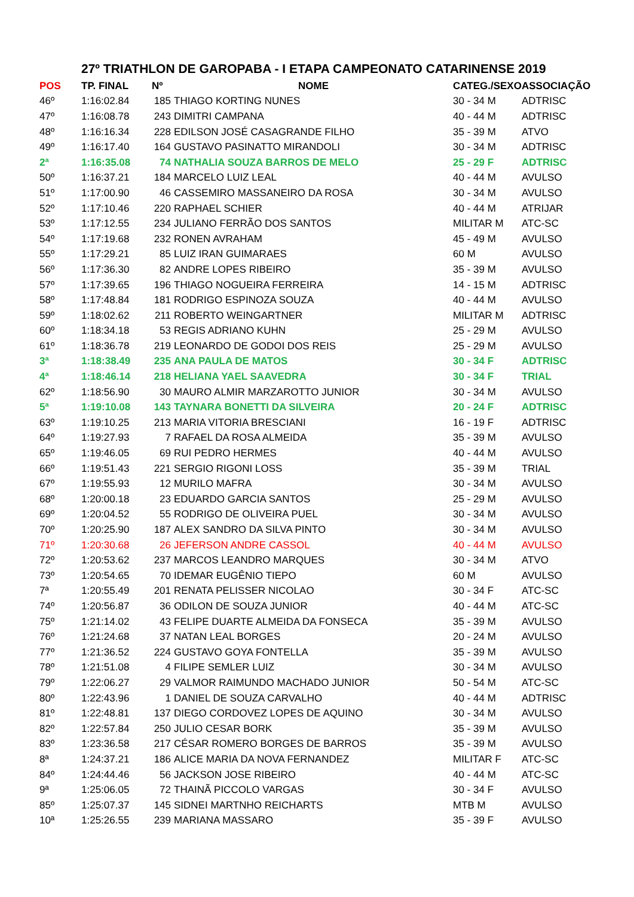27º TRIATHLON DE GAROPABA - I ETAPA CAMPEONATO CATARINENSE 2019
| POS | TP. FINAL | Nº | NOME | CATEG./SEXO | ASSOCIAÇÃO |
| --- | --- | --- | --- | --- | --- |
| 46º | 1:16:02.84 | 185 | THIAGO KORTING NUNES | 30 - 34 M | ADTRISC |
| 47º | 1:16:08.78 | 243 | DIMITRI CAMPANA | 40 - 44 M | ADTRISC |
| 48º | 1:16:16.34 | 228 | EDILSON JOSÉ CASAGRANDE FILHO | 35 - 39 M | ATVO |
| 49º | 1:16:17.40 | 164 | GUSTAVO PASINATTO MIRANDOLI | 30 - 34 M | ADTRISC |
| 2ª | 1:16:35.08 | 74 | NATHALIA SOUZA BARROS DE MELO | 25 - 29 F | ADTRISC |
| 50º | 1:16:37.21 | 184 | MARCELO LUIZ LEAL | 40 - 44 M | AVULSO |
| 51º | 1:17:00.90 | 46 | CASSEMIRO MASSANEIRO DA ROSA | 30 - 34 M | AVULSO |
| 52º | 1:17:10.46 | 220 | RAPHAEL SCHIER | 40 - 44 M | ATRIJAR |
| 53º | 1:17:12.55 | 234 | JULIANO FERRÃO DOS SANTOS | MILITAR M | ATC-SC |
| 54º | 1:17:19.68 | 232 | RONEN AVRAHAM | 45 - 49 M | AVULSO |
| 55º | 1:17:29.21 | 85 | LUIZ IRAN GUIMARAES | 60 M | AVULSO |
| 56º | 1:17:36.30 | 82 | ANDRE LOPES RIBEIRO | 35 - 39 M | AVULSO |
| 57º | 1:17:39.65 | 196 | THIAGO NOGUEIRA FERREIRA | 14 - 15 M | ADTRISC |
| 58º | 1:17:48.84 | 181 | RODRIGO ESPINOZA SOUZA | 40 - 44 M | AVULSO |
| 59º | 1:18:02.62 | 211 | ROBERTO WEINGARTNER | MILITAR M | ADTRISC |
| 60º | 1:18:34.18 | 53 | REGIS ADRIANO KUHN | 25 - 29 M | AVULSO |
| 61º | 1:18:36.78 | 219 | LEONARDO DE GODOI DOS REIS | 25 - 29 M | AVULSO |
| 3ª | 1:18:38.49 | 235 | ANA PAULA DE MATOS | 30 - 34 F | ADTRISC |
| 4ª | 1:18:46.14 | 218 | HELIANA YAEL SAAVEDRA | 30 - 34 F | TRIAL |
| 62º | 1:18:56.90 | 30 | MAURO ALMIR MARZAROTTO JUNIOR | 30 - 34 M | AVULSO |
| 5ª | 1:19:10.08 | 143 | TAYNARA BONETTI DA SILVEIRA | 20 - 24 F | ADTRISC |
| 63º | 1:19:10.25 | 213 | MARIA VITORIA BRESCIANI | 16 - 19 F | ADTRISC |
| 64º | 1:19:27.93 | 7 | RAFAEL DA ROSA ALMEIDA | 35 - 39 M | AVULSO |
| 65º | 1:19:46.05 | 69 | RUI PEDRO HERMES | 40 - 44 M | AVULSO |
| 66º | 1:19:51.43 | 221 | SERGIO RIGONI LOSS | 35 - 39 M | TRIAL |
| 67º | 1:19:55.93 | 12 | MURILO MAFRA | 30 - 34 M | AVULSO |
| 68º | 1:20:00.18 | 23 | EDUARDO GARCIA SANTOS | 25 - 29 M | AVULSO |
| 69º | 1:20:04.52 | 55 | RODRIGO DE OLIVEIRA PUEL | 30 - 34 M | AVULSO |
| 70º | 1:20:25.90 | 187 | ALEX SANDRO DA SILVA PINTO | 30 - 34 M | AVULSO |
| 71º | 1:20:30.68 | 26 | JEFERSON ANDRE CASSOL | 40 - 44 M | AVULSO |
| 72º | 1:20:53.62 | 237 | MARCOS LEANDRO MARQUES | 30 - 34 M | ATVO |
| 73º | 1:20:54.65 | 70 | IDEMAR EUGÊNIO TIEPO | 60 M | AVULSO |
| 7ª | 1:20:55.49 | 201 | RENATA PELISSER NICOLAO | 30 - 34 F | ATC-SC |
| 74º | 1:20:56.87 | 36 | ODILON DE SOUZA JUNIOR | 40 - 44 M | ATC-SC |
| 75º | 1:21:14.02 | 43 | FELIPE DUARTE ALMEIDA DA FONSECA | 35 - 39 M | AVULSO |
| 76º | 1:21:24.68 | 37 | NATAN LEAL BORGES | 20 - 24 M | AVULSO |
| 77º | 1:21:36.52 | 224 | GUSTAVO GOYA FONTELLA | 35 - 39 M | AVULSO |
| 78º | 1:21:51.08 | 4 | FILIPE SEMLER LUIZ | 30 - 34 M | AVULSO |
| 79º | 1:22:06.27 | 29 | VALMOR RAIMUNDO MACHADO JUNIOR | 50 - 54 M | ATC-SC |
| 80º | 1:22:43.96 | 1 | DANIEL DE SOUZA CARVALHO | 40 - 44 M | ADTRISC |
| 81º | 1:22:48.81 | 137 | DIEGO CORDOVEZ LOPES DE AQUINO | 30 - 34 M | AVULSO |
| 82º | 1:22:57.84 | 250 | JULIO CESAR BORK | 35 - 39 M | AVULSO |
| 83º | 1:23:36.58 | 217 | CÉSAR ROMERO BORGES DE BARROS | 35 - 39 M | AVULSO |
| 8ª | 1:24:37.21 | 186 | ALICE MARIA DA NOVA FERNANDEZ | MILITAR F | ATC-SC |
| 84º | 1:24:44.46 | 56 | JACKSON JOSE RIBEIRO | 40 - 44 M | ATC-SC |
| 9ª | 1:25:06.05 | 72 | THAINÃ PICCOLO VARGAS | 30 - 34 F | AVULSO |
| 85º | 1:25:07.37 | 145 | SIDNEI MARTNHO REICHARTS | MTB M | AVULSO |
| 10ª | 1:25:26.55 | 239 | MARIANA MASSARO | 35 - 39 F | AVULSO |